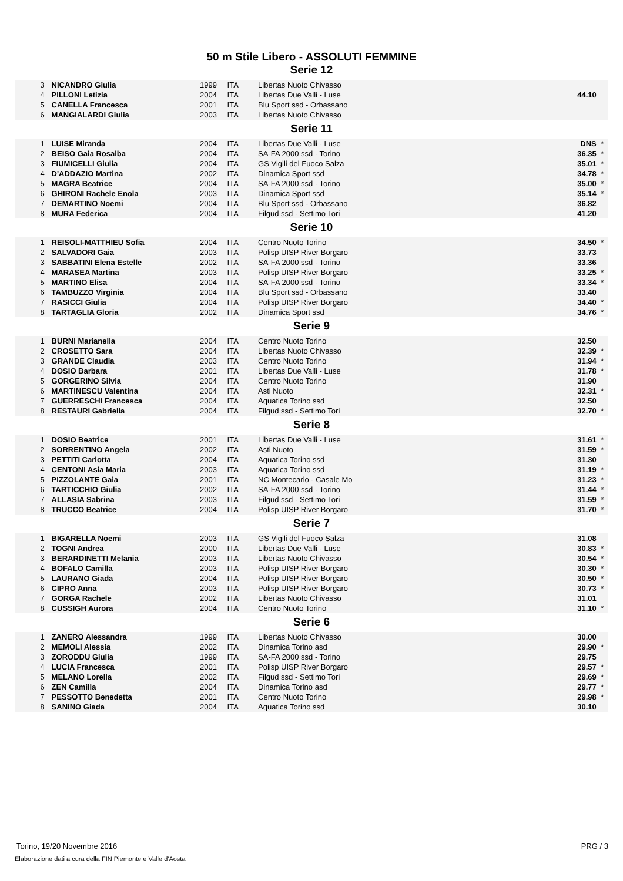50 m Stile Libero - ASSOLUTI FEMMINE
Serie 12
| 3 | NICANDRO Giulia | 1999 | ITA | Libertas Nuoto Chivasso | | |
| 4 | PILLONI Letizia | 2004 | ITA | Libertas Due Valli - Luse | 44.10 | |
| 5 | CANELLA Francesca | 2001 | ITA | Blu Sport ssd - Orbassano | | |
| 6 | MANGIALARDI Giulia | 2003 | ITA | Libertas Nuoto Chivasso | | |
Serie 11
| 1 | LUISE Miranda | 2004 | ITA | Libertas Due Valli - Luse | DNS | * |
| 2 | BEISO Gaia Rosalba | 2004 | ITA | SA-FA 2000 ssd - Torino | 36.35 | * |
| 3 | FIUMICELLI Giulia | 2004 | ITA | GS Vigili del Fuoco Salza | 35.01 | * |
| 4 | D'ADDAZIO Martina | 2002 | ITA | Dinamica Sport ssd | 34.78 | * |
| 5 | MAGRA Beatrice | 2004 | ITA | SA-FA 2000 ssd - Torino | 35.00 | * |
| 6 | GHIRONI Rachele Enola | 2003 | ITA | Dinamica Sport ssd | 35.14 | * |
| 7 | DEMARTINO Noemi | 2004 | ITA | Blu Sport ssd - Orbassano | 36.82 | |
| 8 | MURA Federica | 2004 | ITA | Filgud ssd - Settimo Tori | 41.20 | |
Serie 10
| 1 | REISOLI-MATTHIEU Sofia | 2004 | ITA | Centro Nuoto Torino | 34.50 | * |
| 2 | SALVADORI Gaia | 2003 | ITA | Polisp UISP River Borgaro | 33.73 | |
| 3 | SABBATINI Elena Estelle | 2002 | ITA | SA-FA 2000 ssd - Torino | 33.36 | |
| 4 | MARASEA Martina | 2003 | ITA | Polisp UISP River Borgaro | 33.25 | * |
| 5 | MARTINO Elisa | 2004 | ITA | SA-FA 2000 ssd - Torino | 33.34 | * |
| 6 | TAMBUZZO Virginia | 2004 | ITA | Blu Sport ssd - Orbassano | 33.40 | |
| 7 | RASICCI Giulia | 2004 | ITA | Polisp UISP River Borgaro | 34.40 | * |
| 8 | TARTAGLIA Gloria | 2002 | ITA | Dinamica Sport ssd | 34.76 | * |
Serie 9
| 1 | BURNI Marianella | 2004 | ITA | Centro Nuoto Torino | 32.50 | |
| 2 | CROSETTO Sara | 2004 | ITA | Libertas Nuoto Chivasso | 32.39 | * |
| 3 | GRANDE Claudia | 2003 | ITA | Centro Nuoto Torino | 31.94 | * |
| 4 | DOSIO Barbara | 2001 | ITA | Libertas Due Valli - Luse | 31.78 | * |
| 5 | GORGERINO Silvia | 2004 | ITA | Centro Nuoto Torino | 31.90 | |
| 6 | MARTINESCU Valentina | 2004 | ITA | Asti Nuoto | 32.31 | * |
| 7 | GUERRESCHI Francesca | 2004 | ITA | Aquatica Torino ssd | 32.50 | |
| 8 | RESTAURI Gabriella | 2004 | ITA | Filgud ssd - Settimo Tori | 32.70 | * |
Serie 8
| 1 | DOSIO Beatrice | 2001 | ITA | Libertas Due Valli - Luse | 31.61 | * |
| 2 | SORRENTINO Angela | 2002 | ITA | Asti Nuoto | 31.59 | * |
| 3 | PETTITI Carlotta | 2004 | ITA | Aquatica Torino ssd | 31.30 | |
| 4 | CENTONI Asia Maria | 2003 | ITA | Aquatica Torino ssd | 31.19 | * |
| 5 | PIZZOLANTE Gaia | 2001 | ITA | NC Montecarlo - Casale Mo | 31.23 | * |
| 6 | TARTICCHIO Giulia | 2002 | ITA | SA-FA 2000 ssd - Torino | 31.44 | * |
| 7 | ALLASIA Sabrina | 2003 | ITA | Filgud ssd - Settimo Tori | 31.59 | * |
| 8 | TRUCCO Beatrice | 2004 | ITA | Polisp UISP River Borgaro | 31.70 | * |
Serie 7
| 1 | BIGARELLA Noemi | 2003 | ITA | GS Vigili del Fuoco Salza | 31.08 | |
| 2 | TOGNI Andrea | 2000 | ITA | Libertas Due Valli - Luse | 30.83 | * |
| 3 | BERARDINETTI Melania | 2003 | ITA | Libertas Nuoto Chivasso | 30.54 | * |
| 4 | BOFALO Camilla | 2003 | ITA | Polisp UISP River Borgaro | 30.30 | * |
| 5 | LAURANO Giada | 2004 | ITA | Polisp UISP River Borgaro | 30.50 | * |
| 6 | CIPRO Anna | 2003 | ITA | Polisp UISP River Borgaro | 30.73 | * |
| 7 | GORGA Rachele | 2002 | ITA | Libertas Nuoto Chivasso | 31.01 | |
| 8 | CUSSIGH Aurora | 2004 | ITA | Centro Nuoto Torino | 31.10 | * |
Serie 6
| 1 | ZANERO Alessandra | 1999 | ITA | Libertas Nuoto Chivasso | 30.00 | |
| 2 | MEMOLI Alessia | 2002 | ITA | Dinamica Torino asd | 29.90 | * |
| 3 | ZORODDU Giulia | 1999 | ITA | SA-FA 2000 ssd - Torino | 29.75 | |
| 4 | LUCIA Francesca | 2001 | ITA | Polisp UISP River Borgaro | 29.57 | * |
| 5 | MELANO Lorella | 2002 | ITA | Filgud ssd - Settimo Tori | 29.69 | * |
| 6 | ZEN Camilla | 2004 | ITA | Dinamica Torino asd | 29.77 | * |
| 7 | PESSOTTO Benedetta | 2001 | ITA | Centro Nuoto Torino | 29.98 | * |
| 8 | SANINO Giada | 2004 | ITA | Aquatica Torino ssd | 30.10 | |
Torino, 19/20 Novembre 2016 PRG / 3
Elaborazione dati a cura della FIN Piemonte e Valle d'Aosta